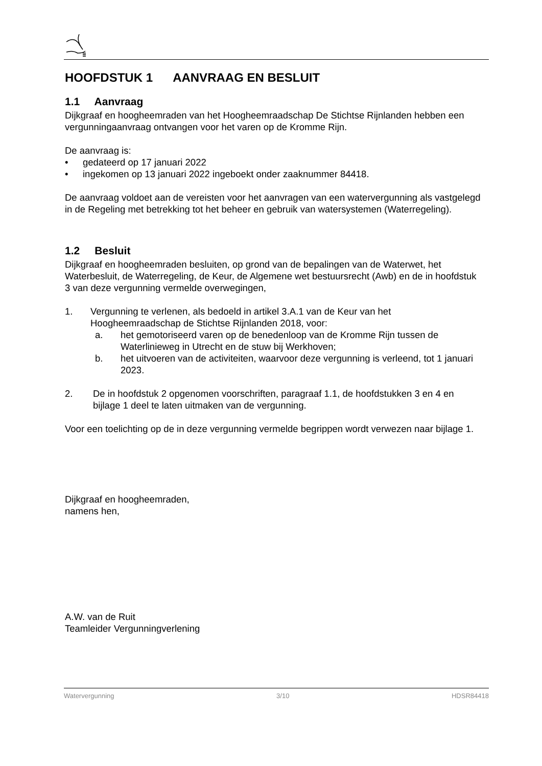HOOFDSTUK 1 AANVRAAG EN BESLUIT
1.1 Aanvraag
Dijkgraaf en hoogheemraden van het Hoogheemraadschap De Stichtse Rijnlanden hebben een vergunningaanvraag ontvangen voor het varen op de Kromme Rijn.
De aanvraag is:
• gedateerd op 17 januari 2022
• ingekomen op 13 januari 2022 ingeboekt onder zaaknummer 84418.
De aanvraag voldoet aan de vereisten voor het aanvragen van een watervergunning als vastgelegd in de Regeling met betrekking tot het beheer en gebruik van watersystemen (Waterregeling).
1.2 Besluit
Dijkgraaf en hoogheemraden besluiten, op grond van de bepalingen van de Waterwet, het Waterbesluit, de Waterregeling, de Keur, de Algemene wet bestuursrecht (Awb) en de in hoofdstuk 3 van deze vergunning vermelde overwegingen,
1. Vergunning te verlenen, als bedoeld in artikel 3.A.1 van de Keur van het Hoogheemraadschap de Stichtse Rijnlanden 2018, voor:
a. het gemotoriseerd varen op de benedenloop van de Kromme Rijn tussen de Waterlinieweg in Utrecht en de stuw bij Werkhoven;
b. het uitvoeren van de activiteiten, waarvoor deze vergunning is verleend, tot 1 januari 2023.
2. De in hoofdstuk 2 opgenomen voorschriften, paragraaf 1.1, de hoofdstukken 3 en 4 en bijlage 1 deel te laten uitmaken van de vergunning.
Voor een toelichting op de in deze vergunning vermelde begrippen wordt verwezen naar bijlage 1.
Dijkgraaf en hoogheemraden,
namens hen,
A.W. van de Ruit
Teamleider Vergunningverlening
Watervergunning 3/10 HDSR84418